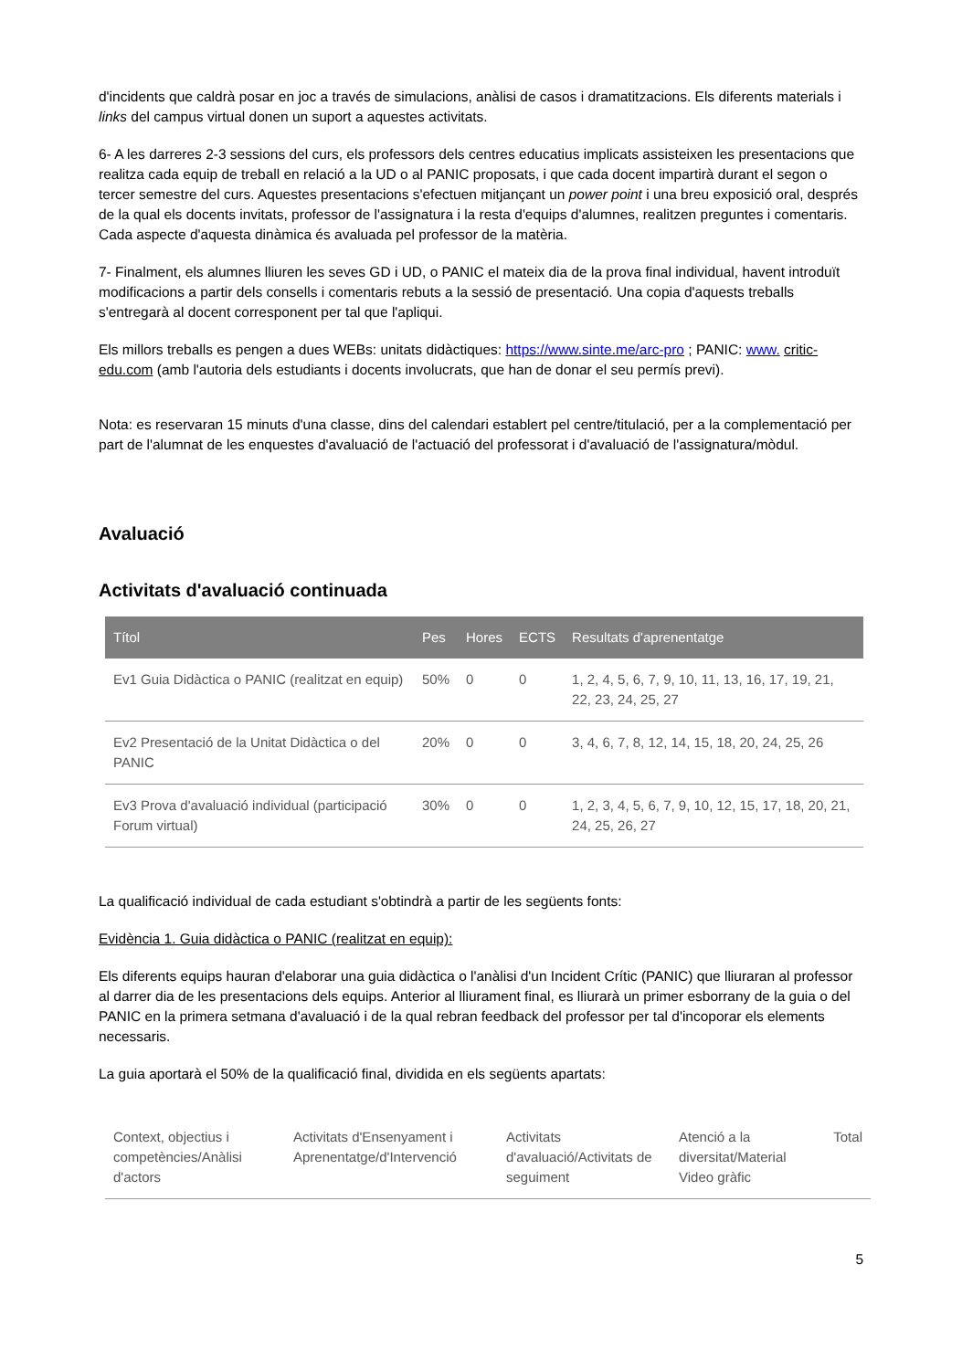d'incidents que caldrà posar en joc a través de simulacions, anàlisi de casos i dramatitzacions. Els diferents materials i links del campus virtual donen un suport a aquestes activitats.
6- A les darreres 2-3 sessions del curs, els professors dels centres educatius implicats assisteixen les presentacions que realitza cada equip de treball en relació a la UD o al PANIC proposats, i que cada docent impartirà durant el segon o tercer semestre del curs. Aquestes presentacions s'efectuen mitjançant un power point i una breu exposició oral, després de la qual els docents invitats, professor de l'assignatura i la resta d'equips d'alumnes, realitzen preguntes i comentaris. Cada aspecte d'aquesta dinàmica és avaluada pel professor de la matèria.
7- Finalment, els alumnes lliuren les seves GD i UD, o PANIC el mateix dia de la prova final individual, havent introduït modificacions a partir dels consells i comentaris rebuts a la sessió de presentació. Una copia d'aquests treballs s'entregarà al docent corresponent per tal que l'apliqui.
Els millors treballs es pengen a dues WEBs: unitats didàctiques: https://www.sinte.me/arc-pro ; PANIC: www. critic-edu.com (amb l'autoria dels estudiants i docents involucrats, que han de donar el seu permís previ).
Nota: es reservaran 15 minuts d'una classe, dins del calendari establert pel centre/titulació, per a la complementació per part de l'alumnat de les enquestes d'avaluació de l'actuació del professorat i d'avaluació de l'assignatura/mòdul.
Avaluació
Activitats d'avaluació continuada
| Títol | Pes | Hores | ECTS | Resultats d'aprenentatge |
| --- | --- | --- | --- | --- |
| Ev1 Guia Didàctica o PANIC (realitzat en equip) | 50% | 0 | 0 | 1, 2, 4, 5, 6, 7, 9, 10, 11, 13, 16, 17, 19, 21, 22, 23, 24, 25, 27 |
| Ev2 Presentació de la Unitat Didàctica o del PANIC | 20% | 0 | 0 | 3, 4, 6, 7, 8, 12, 14, 15, 18, 20, 24, 25, 26 |
| Ev3 Prova d'avaluació individual (participació Forum virtual) | 30% | 0 | 0 | 1, 2, 3, 4, 5, 6, 7, 9, 10, 12, 15, 17, 18, 20, 21, 24, 25, 26, 27 |
La qualificació individual de cada estudiant s'obtindrà a partir de les següents fonts:
Evidència 1. Guia didàctica o PANIC (realitzat en equip):
Els diferents equips hauran d'elaborar una guia didàctica o l'anàlisi d'un Incident Crític (PANIC) que lliuraran al professor al darrer dia de les presentacions dels equips. Anterior al lliurament final, es lliurarà un primer esborrany de la guia o del PANIC en la primera setmana d'avaluació i de la qual rebran feedback del professor per tal d'incoporar els elements necessaris.
La guia aportarà el 50% de la qualificació final, dividida en els següents apartats:
| Context, objectius i competències/Anàlisi d'actors | Activitats d'Ensenyament i Aprenentatge/d'Intervenció | Activitats d'avaluació/Activitats de seguiment | Atenció a la diversitat/Material Video gràfic | Total |
5